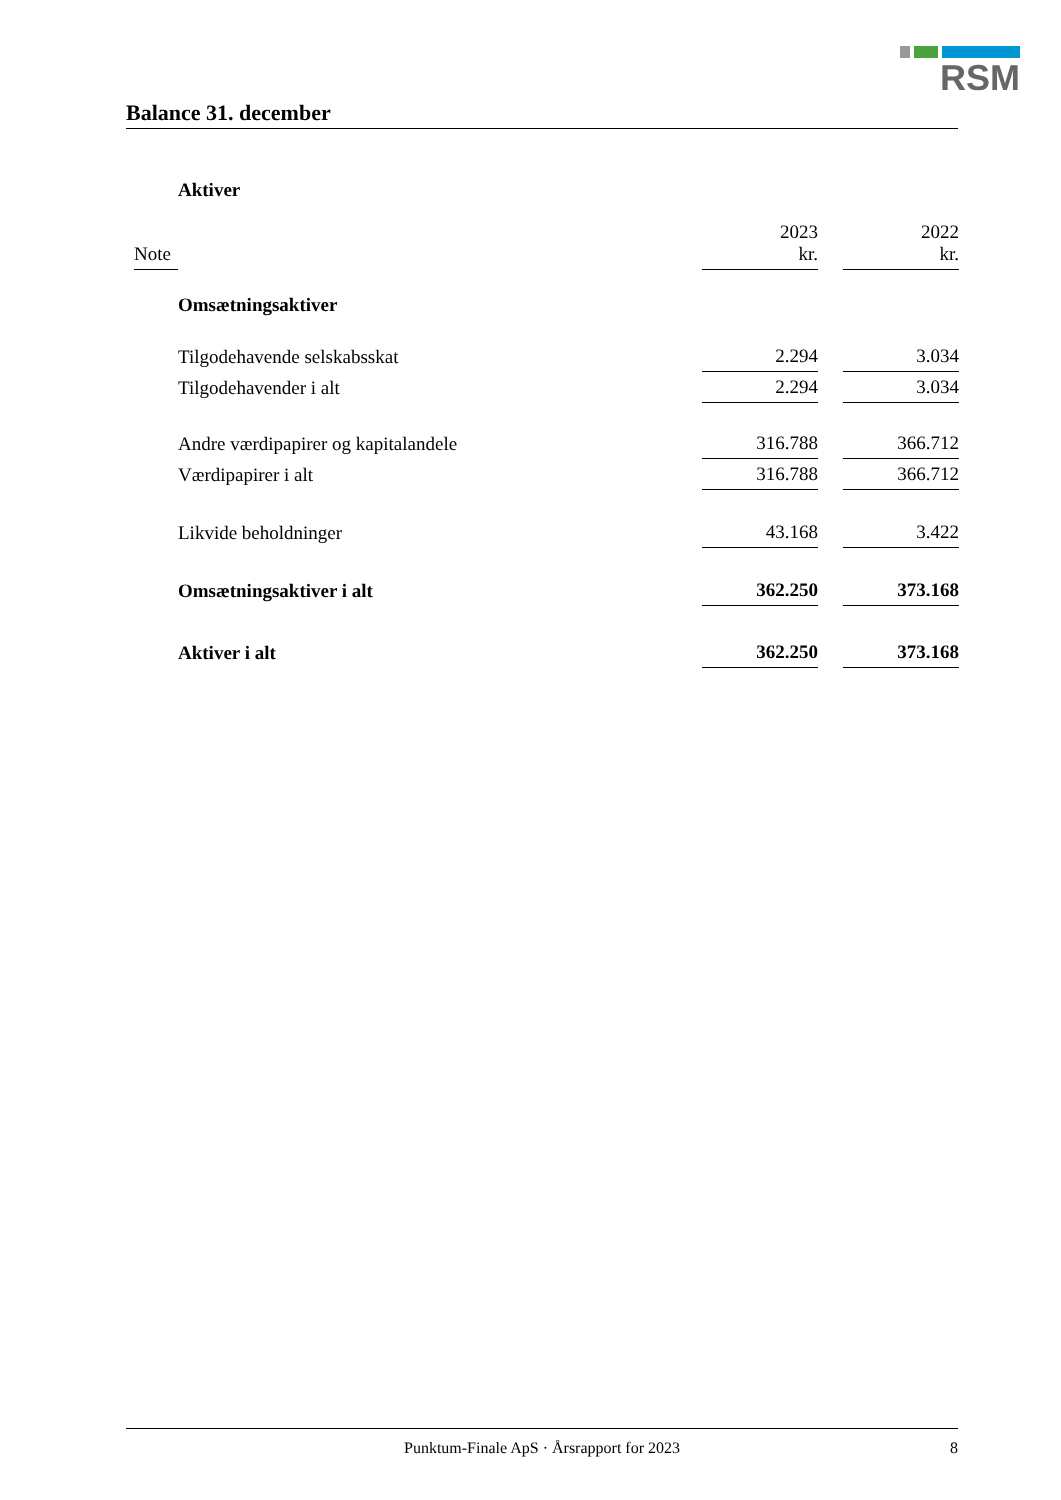RSM
Balance 31. december
| | | Aktiver | | | |
| | Note | | 2023 kr. | | 2022 kr. |
| | | Omsætningsaktiver | | | |
| | | Tilgodehavende selskabsskat | 2.294 | | 3.034 |
| | | Tilgodehavender i alt | 2.294 | | 3.034 |
| | | Andre værdipapirer og kapitalandele | 316.788 | | 366.712 |
| | | Værdipapirer i alt | 316.788 | | 366.712 |
| | | Likvide beholdninger | 43.168 | | 3.422 |
| | | Omsætningsaktiver i alt | 362.250 | | 373.168 |
| | | Aktiver i alt | 362.250 | | 373.168 |
Punktum-Finale ApS · Årsrapport for 2023 8